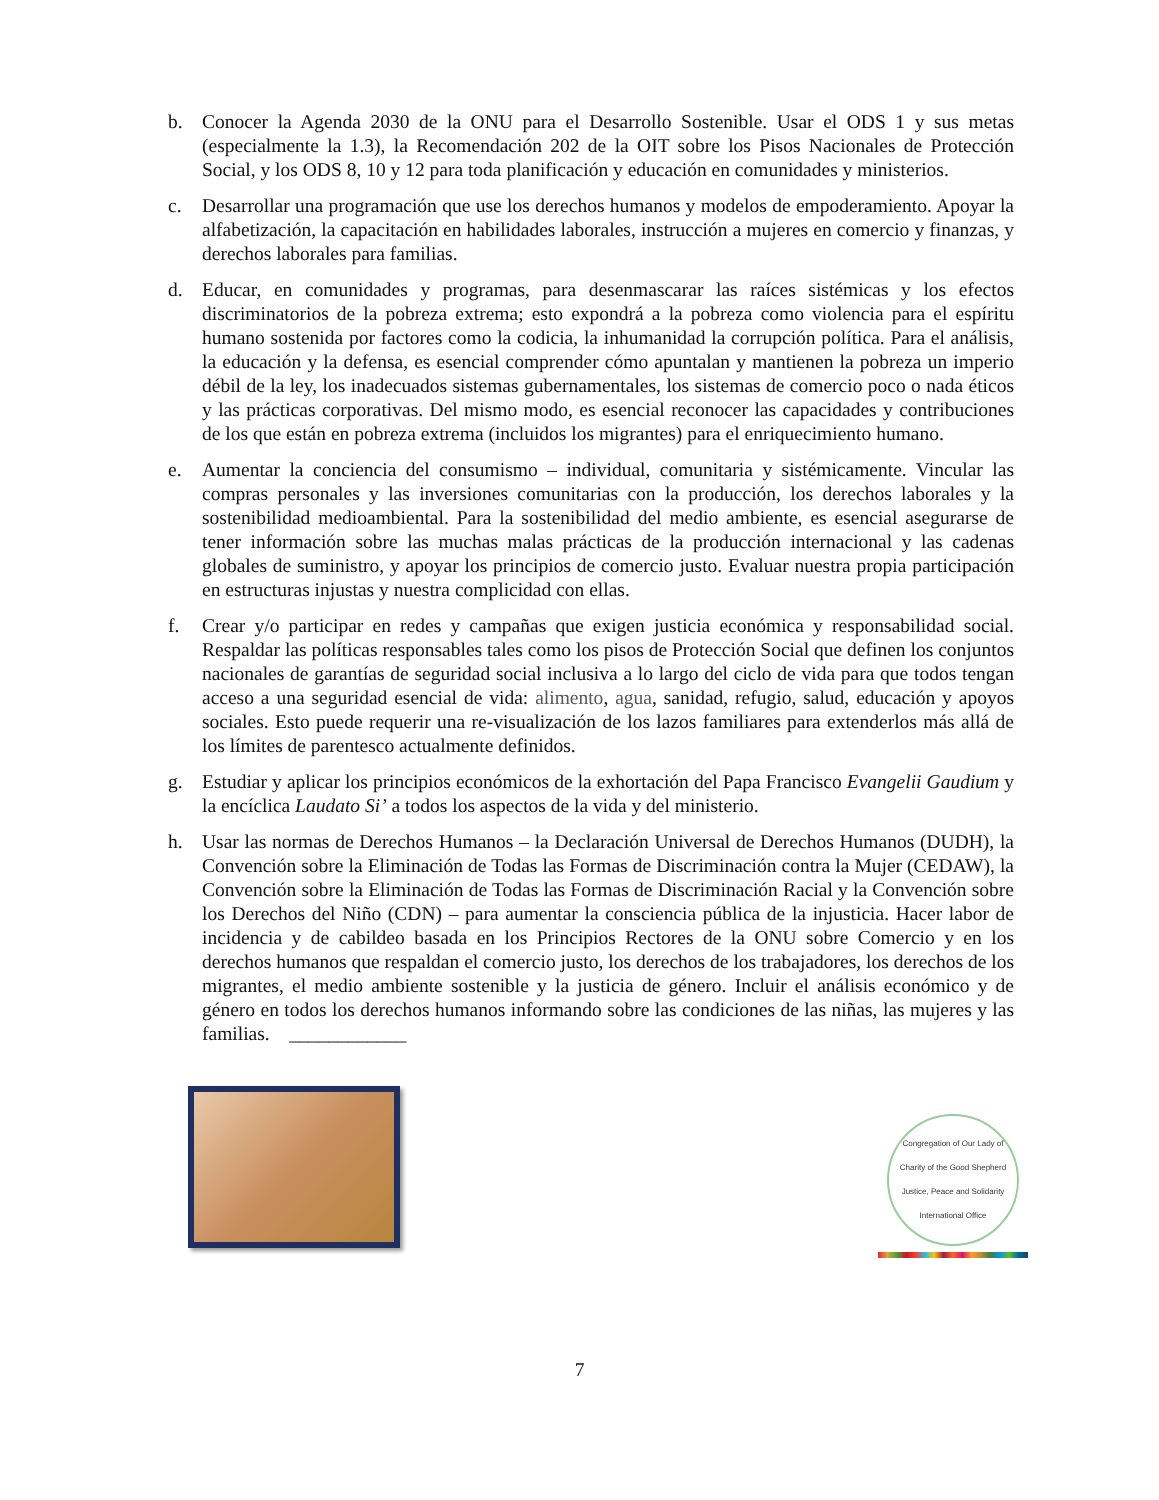b. Conocer la Agenda 2030 de la ONU para el Desarrollo Sostenible. Usar el ODS 1 y sus metas (especialmente la 1.3), la Recomendación 202 de la OIT sobre los Pisos Nacionales de Protección Social, y los ODS 8, 10 y 12 para toda planificación y educación en comunidades y ministerios.
c. Desarrollar una programación que use los derechos humanos y modelos de empoderamiento. Apoyar la alfabetización, la capacitación en habilidades laborales, instrucción a mujeres en comercio y finanzas, y derechos laborales para familias.
d. Educar, en comunidades y programas, para desenmascarar las raíces sistémicas y los efectos discriminatorios de la pobreza extrema; esto expondrá a la pobreza como violencia para el espíritu humano sostenida por factores como la codicia, la inhumanidad la corrupción política. Para el análisis, la educación y la defensa, es esencial comprender cómo apuntalan y mantienen la pobreza un imperio débil de la ley, los inadecuados sistemas gubernamentales, los sistemas de comercio poco o nada éticos y las prácticas corporativas. Del mismo modo, es esencial reconocer las capacidades y contribuciones de los que están en pobreza extrema (incluidos los migrantes) para el enriquecimiento humano.
e. Aumentar la conciencia del consumismo – individual, comunitaria y sistémicamente. Vincular las compras personales y las inversiones comunitarias con la producción, los derechos laborales y la sostenibilidad medioambiental. Para la sostenibilidad del medio ambiente, es esencial asegurarse de tener información sobre las muchas malas prácticas de la producción internacional y las cadenas globales de suministro, y apoyar los principios de comercio justo. Evaluar nuestra propia participación en estructuras injustas y nuestra complicidad con ellas.
f. Crear y/o participar en redes y campañas que exigen justicia económica y responsabilidad social. Respaldar las políticas responsables tales como los pisos de Protección Social que definen los conjuntos nacionales de garantías de seguridad social inclusiva a lo largo del ciclo de vida para que todos tengan acceso a una seguridad esencial de vida: alimento, agua, sanidad, refugio, salud, educación y apoyos sociales. Esto puede requerir una re-visualización de los lazos familiares para extenderlos más allá de los límites de parentesco actualmente definidos.
g. Estudiar y aplicar los principios económicos de la exhortación del Papa Francisco Evangelii Gaudium y la encíclica Laudato Si’ a todos los aspectos de la vida y del ministerio.
h. Usar las normas de Derechos Humanos – la Declaración Universal de Derechos Humanos (DUDH), la Convención sobre la Eliminación de Todas las Formas de Discriminación contra la Mujer (CEDAW), la Convención sobre la Eliminación de Todas las Formas de Discriminación Racial y la Convención sobre los Derechos del Niño (CDN) – para aumentar la consciencia pública de la injusticia. Hacer labor de incidencia y de cabildeo basada en los Principios Rectores de la ONU sobre Comercio y en los derechos humanos que respaldan el comercio justo, los derechos de los trabajadores, los derechos de los migrantes, el medio ambiente sostenible y la justicia de género. Incluir el análisis económico y de género en todos los derechos humanos informando sobre las condiciones de las niñas, las mujeres y las familias. ____________
Congregation of Our Lady of Charity of the Good Shepherd
Justice, Peace and Solidarity International Office
7